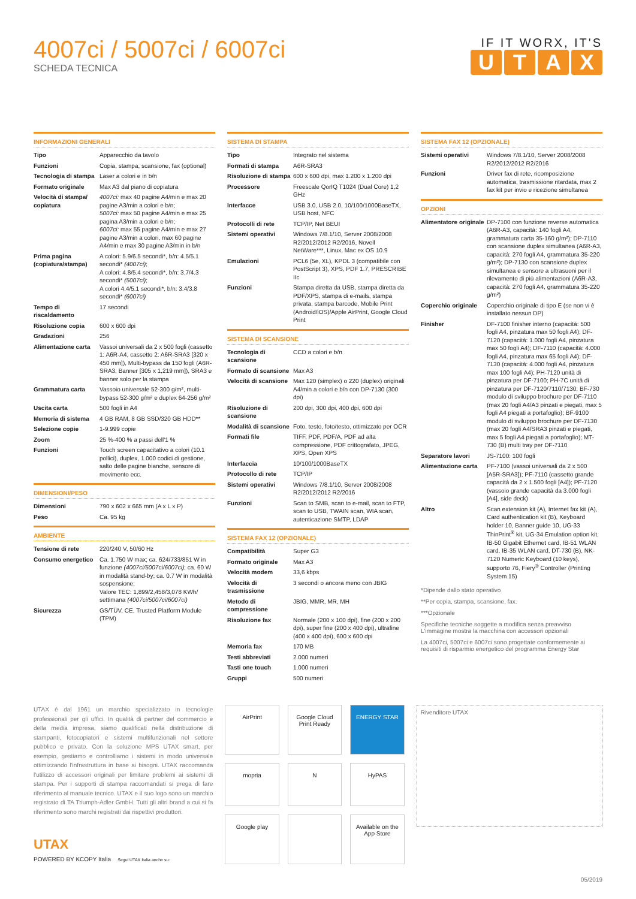4007ci / 5007ci / 6007ci
SCHEDA TECNICA
IF IT WORX, IT'S
UTAX
INFORMAZIONI GENERALI
| Tipo | Apparecchio da tavolo |
| Funzioni | Copia, stampa, scansione, fax (optional) |
| Tecnologia di stampa | Laser a colori e in b/n |
| Formato originale | Max A3 dal piano di copiatura |
| Velocità di stampa/ copiatura | 4007ci: max 40 pagine A4/min e max 20 pagine A3/min a colori e b/n; 5007ci: max 50 pagine A4/min e max 25 pagina A3/min a colori e b/n; 6007ci: max 55 pagine A4/min e max 27 pagine A3/min a colori, max 60 pagine A4/min e max 30 pagine A3/min in b/n |
| Prima pagina (copiatura/stampa) | A colori: 5.9/6.5 secondi*, b/n: 4.5/5.1 secondi* (4007ci) ; A colori: 4.8/5.4 secondi*, b/n: 3.7/4.3 secondi* (5007ci) ; A colori 4.4/5.1 secondi*, b/n: 3.4/3.8 secondi* (6007ci) |
| Tempo di riscaldamento | 17 secondi |
| Risoluzione copia | 600 x 600 dpi |
| Gradazioni | 256 |
| Alimentazione carta | Vassoi universali da 2 x 500 fogli (cassetto 1: A6R-A4, cassetto 2: A6R-SRA3 [320 x 450 mm]), Multi-bypass da 150 fogli (A6R-SRA3, Banner [305 x 1,219 mm]), SRA3 e banner solo per la stampa |
| Grammatura carta | Vassoio universale 52-300 g/m², multi-bypass 52-300 g/m² e duplex 64-256 g/m² |
| Uscita carta | 500 fogli in A4 |
| Memoria di sistema | 4 GB RAM, 8 GB SSD/320 GB HDD** |
| Selezione copie | 1-9.999 copie |
| Zoom | 25 %-400 % a passi dell'1 % |
| Funzioni | Touch screen capacitativo a colori (10.1 pollici), duplex, 1.000 codici di gestione, salto delle pagine bianche, sensore di movimento ecc. |
DIMENSIONI/PESO
| Dimensioni | 790 x 602 x 665 mm (A x L x P) |
| Peso | Ca. 95 kg |
AMBIENTE
| Tensione di rete | 220/240 V, 50/60 Hz |
| Consumo energetico | Ca. 1.750 W max; ca. 624/733/851 W in funzione (4007ci/5007ci/6007ci) ; ca. 60 W in modalità stand-by; ca. 0.7 W in modalità sospensione; Valore TEC: 1,899/2,458/3,078 KWh/ settimana (4007ci/5007ci/6007ci) |
| Sicurezza | GS/TÜV, CE, Trusted Platform Module (TPM) |
SISTEMA DI STAMPA
| Tipo | Integrato nel sistema |
| Formati di stampa | A6R-SRA3 |
| Risoluzione di stampa | 600 x 600 dpi, max 1.200 x 1.200 dpi |
| Processore | Freescale QorIQ T1024 (Dual Core) 1,2 GHz |
| Interfacce | USB 3.0, USB 2.0, 10/100/1000BaseTX, USB host, NFC |
| Protocolli di rete | TCP/IP, Net BEUI |
| Sistemi operativi | Windows 7/8.1/10, Server 2008/2008 R2/2012/2012 R2/2016, Novell NetWare***, Linux, Mac ex OS 10.9 |
| Emulazioni | PCL6 (5e, XL), KPDL 3 (compatibile con PostScript 3), XPS, PDF 1.7, PRESCRIBE IIc |
| Funzioni | Stampa diretta da USB, stampa diretta da PDF/XPS, stampa di e-mails, stampa privata, stampa barcode, Mobile Print (Android/iOS)/Apple AirPrint, Google Cloud Print |
SISTEMA DI SCANSIONE
| Tecnologia di scansione | CCD a colori e b/n |
| Formato di scansione | Max A3 |
| Velocità di scansione | Max 120 (simplex) o 220 (duplex) originali A4/min a colori e b/n con DP-7130 (300 dpi) |
| Risoluzione di scansione | 200 dpi, 300 dpi, 400 dpi, 600 dpi |
| Modalità di scansione | Foto, testo, foto/testo, ottimizzato per OCR |
| Formati file | TIFF, PDF, PDF/A, PDF ad alta compressione, PDF crittografato, JPEG, XPS, Open XPS |
| Interfaccia | 10/100/1000BaseTX |
| Protocollo di rete | TCP/IP |
| Sistemi operativi | Windows 7/8.1/10, Server 2008/2008 R2/2012/2012 R2/2016 |
| Funzioni | Scan to SMB, scan to e-mail, scan to FTP, scan to USB, TWAIN scan, WIA scan, autenticazione SMTP, LDAP |
SISTEMA FAX 12 (OPZIONALE)
| Compatibilità | Super G3 |
| Formato originale | Max A3 |
| Velocità modem | 33,6 kbps |
| Velocità di trasmissione | 3 secondi o ancora meno con JBIG |
| Metodo di compressione | JBIG, MMR, MR, MH |
| Risoluzione fax | Normale (200 x 100 dpi), fine (200 x 200 dpi), super fine (200 x 400 dpi), ultrafine (400 x 400 dpi), 600 x 600 dpi |
| Memoria fax | 170 MB |
| Testi abbreviati | 2.000 numeri |
| Tasti one touch | 1.000 numeri |
| Gruppi | 500 numeri |
SISTEMA FAX 12 (OPZIONALE)
| Sistemi operativi | Windows 7/8.1/10, Server 2008/2008 R2/2012/2012 R2/2016 |
| Funzioni | Driver fax di rete, ricomposizione automatica, trasmissione ritardata, max 2 fax kit per invio e ricezione simultanea |
OPZIONI
| Alimentatore originale | DP-7100 con funzione reverse automatica (A6R-A3, capacità: 140 fogli A4, grammatura carta 35-160 g/m²); DP-7110 con scansione duplex simultanea (A6R-A3, capacità: 270 fogli A4, grammatura 35-220 g/m²); DP-7130 con scansione duplex simultanea e sensore a ultrasuoni per il rilevamento di più alimentazioni (A6R-A3, capacità: 270 fogli A4, grammatura 35-220 g/m²) |
| Coperchio originale | Coperchio originale di tipo E (se non vi è installato nessun DP) |
| Finisher | DF-7100 finisher interno (capacità: 500 fogli A4, pinzatura max 50 fogli A4); DF-7120 (capacità: 1.000 fogli A4, pinzatura max 50 fogli A4); DF-7110 (capacità: 4.000 fogli A4, pinzatura max 65 fogli A4); DF-7130 (capacità: 4.000 fogli A4, pinzatura max 100 fogli A4); PH-7120 unità di pinzatura per DF-7100; PH-7C unità di pinzatura per DF-7120/7110/7130; BF-730 modulo di sviluppo brochure per DF-7110 (max 20 fogli A4/A3 pinzati e piegati, max 5 fogli A4 piegati a portafoglio); BF-9100 modulo di sviluppo brochure per DF-7130 (max 20 fogli A4/SRA3 pinzati e piegati, max 5 fogli A4 piegati a portafoglio); MT-730 (B) multi tray per DF-7110 |
| Separatore lavori | JS-7100: 100 fogli |
| Alimentazione carta | PF-7100 (vassoi universali da 2 x 500 [A5R-SRA3]); PF-7110 (cassetto grande capacità da 2 x 1.500 fogli [A4]); PF-7120 (vassoio grande capacità da 3.000 fogli [A4], side deck) |
| Altro | Scan extension kit (A), Internet fax kit (A), Card authentication kit (B), Keyboard holder 10, Banner guide 10, UG-33 ThinPrint<sup>®</sup> kit, UG-34 Emulation option kit, IB-50 Gigabit Ethernet card, IB-51 WLAN card, IB-35 WLAN card, DT-730 (B), NK-7120 Numeric Keyboard (10 keys), supporto 76, Fiery<sup>®</sup> Controller (Printing System 15) |
*Dipende dallo stato operativo
**Per copia, stampa, scansione, fax.
***Opzionale
Specifiche tecniche soggette a modifica senza preavviso
L'immagine mostra la macchina con accessori opzionali
La 4007ci, 5007ci e 6007ci sono progettate conformemente ai requisiti di risparmio energetico del programma Energy Star
UTAX è dal 1961 un marchio specializzato in tecnologie professionali per gli uffici. In qualità di partner del commercio e della media impresa, siamo qualificati nella distribuzione di stampanti, fotocopiatori e sistemi multifunzionali nel settore pubblico e privato. Con la soluzione MPS UTAX smart, per esempio, gestiamo e controlliamo i sistemi in modo universale ottimizzando l'infrastruttura in base ai bisogni. UTAX raccomanda l'utilizzo di accessori originali per limitare problemi ai sistemi di stampa. Per i supporti di stampa raccomandati si prega di fare riferimento al manuale tecnico. UTAX e il suo logo sono un marchio registrato di TA Triumph-Adler GmbH. Tutti gli altri brand a cui si fa riferimento sono marchi registrati dai rispettivi produttori.
UTAX
POWERED BY KCOPY Italia Segui UTAX Italia anche su:
AirPrint
Google Cloud Print Ready
ENERGY STAR
mopria
N
HyPAS
Google play
Available on the App Store
Rivenditore UTAX
05/2019